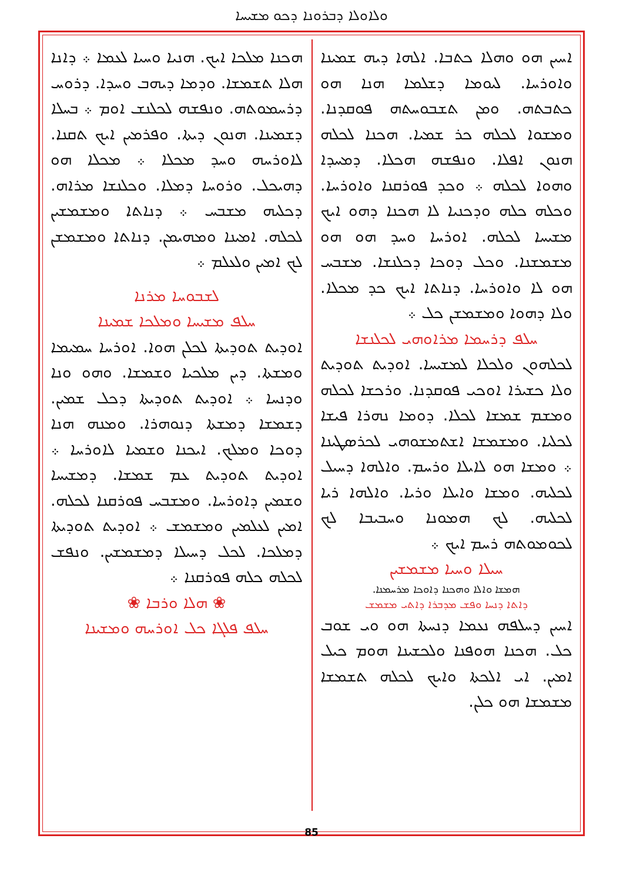ܘܠܐܘܠܐ ܕܒܪܘܢܐ ܕܟܘ ܡܫܝܚܐ
ܗܟܢܐ ܡܠܟܐ ܐܝܟ. ܗܢܝܐ ܘܚܝܐ ܠܥܡܐ ܀ ܕܐܢܐ ܗܠܐ ܬܫܡܫܐ. ܘܕܡܐ ܕܝܗܒ ܘܚܕܐ. ܕܪܘܚ ܕܪܚܡܘܬܗ. ܘܢܦܫܗ ܠܟܠܢܫ ܐܘܡ ܀ ܒܚܠܐ ܕܫܡܝܢܐ. ܗܢܘܢ ܕܝܬܐ. ܘܦܪܡܝܢ ܐܝܟ ܬܩܢܐ. ܠܐܘܪܚܗ ܘܚܕ ܡܟܠܐ ܀ ܡܟܠܐ ܗܘ ܕܗܝܟܠ. ܘܪܘܚܐ ܕܡܠܐ. ܘܟܠܢܫܐ ܡܪܐܗ. ܕܟܠܝܗ ܡܫܒܚ ܀ ܕܢܐܬܐ ܘܡܫܡܫܝܢ ܠܟܠܗ. ܐܡܝܢܐ ܘܡܗܝܡܢ. ܕܢܐܬܐ ܘܡܫܡܫܢ ܠܟ ܐܡܝܢ ܘܠܥܠܡ ܀
ܠܫܒܘܚܐ ܡܪܢܐ
ܚܠܦ ܡܫܝܚܐ ܘܡܠܟܐ ܫܡܝܢܐ
ܐܘܕܝܬ ܬܘܕܝܬܐ ܠܟܠܢ ܗܘܐ. ܐܘܪܚܐ ܚܡܝܡܐ ܘܡܫܬܐ. ܕܝܢ ܡܠܟܝܐ ܘܫܡܫܐ. ܘܗܘ ܘܢܐ ܘܕܢܚܐ ܀ ܐܘܕܝܬ ܬܘܕܝܬܐ ܕܟܠ ܫܡܝܢ. ܕܫܡܫܐ ܕܡܫܬܐ ܕܢܘܗܪܐ. ܘܡܢܗ ܗܢܐ ܕܘܟܐ ܘܡܠܟ. ܐܝܟܢܐ ܘܫܡܝܐ ܠܐܘܪܚܐ ܀ ܐܘܕܝܬ ܬܘܕܝܬ ܥܡ ܫܡܫܐ. ܕܡܫܝܚܐ ܘܫܡܝܢ ܕܐܘܪܚܐ. ܘܡܫܒܚ ܦܘܪܩܢܐ ܠܟܠܗ. ܐܡܝܢ ܠܥܠܡܝܢ ܘܡܫܡܫ ܀ ܐܘܕܝܬ ܬܘܕܝܬܐ ܕܡܠܟܐ. ܠܟܠ ܕܚܝܠܐ ܕܡܫܡܫܝܢ. ܘܢܦܫ ܠܟܠܗ ܟܠܗ ܦܘܪܩܢܐ ܀
❀ ܗܠܐ ܘܪܒܐ ❀
ܚܠܦ ܦܠܓܐ ܟܠ ܐܘܪܚܗ ܘܡܫܝܢܐ
ܐܚܝܢ ܗܘ ܘܗܠܐ ܟܬܒܐ. ܐܠܗܐ ܕܝܗ ܫܡܝܢܐ ܘܐܘܪܚܐ. ܠܝܘܡܐ ܕܫܠܡܐ ܗܢܐ ܗܘ ܟܬܒܬܗ. ܘܡܢ ܬܫܒܘܚܬܗ ܦܘܩܕܢܐ. ܘܡܫܘܐ ܠܟܠܗ ܟܪ ܫܡܝܐ. ܗܟܢܐ ܠܟܠܗ ܗܢܘܢ ܐܦܠܐ. ܘܢܦܫܗ ܗܟܠܐ. ܕܡܚܕܐ ܘܗܘܐ ܠܟܠܗ ܀ ܘܟܕ ܦܘܪܩܢܐ ܘܐܘܪܚܐ. ܘܟܠܗ ܟܠܗ ܘܕܟܢܝܐ ܠܐ ܗܟܢܐ ܕܗܘ ܐܝܟ ܡܫܝܚܐ ܠܟܠܗ. ܐܘܪܚܐ ܘܚܕ ܗܘ ܗܘ ܡܫܡܫܢܐ. ܘܟܠ ܕܘܟܐ ܕܟܠܢܫܐ. ܡܫܒܚ ܗܘ ܠܐ ܘܐܘܪܚܐ. ܕܢܐܬܐ ܐܝܟ ܟܕ ܡܟܠܐ. ܘܠܐ ܕܗܘܐ ܘܡܫܡܫܢ ܟܠ ܀
ܚܠܦ ܕܪܚܡܐ ܡܪܐܘܗܝ ܠܟܠܢܫܐ
ܠܟܠܗܘܢ ܘܠܟܠܐ ܠܡܫܝܚܐ. ܐܘܕܝܬ ܬܘܕܝܬ ܘܠܐ ܟܫܝܪܐ ܐܘܟܝ ܦܘܩܕܢܐ. ܘܪܟܫܐ ܠܟܠܗ ܘܡܫܡ ܫܡܫܐ ܠܟܠܐ. ܕܘܡܐ ܢܗܪܐ ܦܝܫܐ ܠܟܠܝܐ. ܘܡܫܡܫܐ ܐܫܬܡܫܘܗܝ ܠܟܪܣܛܝܢܐ ܀ ܘܡܫܐ ܗܘ ܠܐܝܠܐ ܘܪܚܡ. ܘܐܠܗܐ ܕܚܝܠ ܠܟܠܝܗ. ܘܡܫܐ ܘܐܝܠܐ ܘܪܝܐ. ܘܐܠܗܐ ܪܝܐ ܠܟܠܝܗ. ܠܟ ܗܡܘܢܐ ܘܚܒܝܒܐ ܠܟ ܠܟܘܡܘܬܗ ܪܚܡ ܐܝܟ ܀
ܚܝܠܐ ܘܚܝܐ ܡܫܡܫܝܢ
ܗܡܫܐ ܘܐܠܐ ܘܗܟܢܐ ܕܐܘܟܐ ܡܪܚܡܢܐ.
ܕܐܬܐ ܕܢܚܐ ܘܦܫ ܡܕܒܪܐ ܕܐܬܝ ܡܫܡܫ
ܐܚܝܢ ܕܚܠܦܗ ܢܥܡܐ ܕܢܚܬܐ ܗܘ ܘܝ ܫܘܒ ܟܠ. ܗܟܢܐ ܗܘܦܢܐ ܘܠܟܫܝܢܐ ܗܘܡ ܟܝܠ ܐܡܝܢ. ܐܝ ܐܠܟܬܐ ܘܐܝܟ ܠܟܠܗ ܬܫܡܫܐ ܡܫܡܫܐ ܗܘ ܟܠܢ.
85